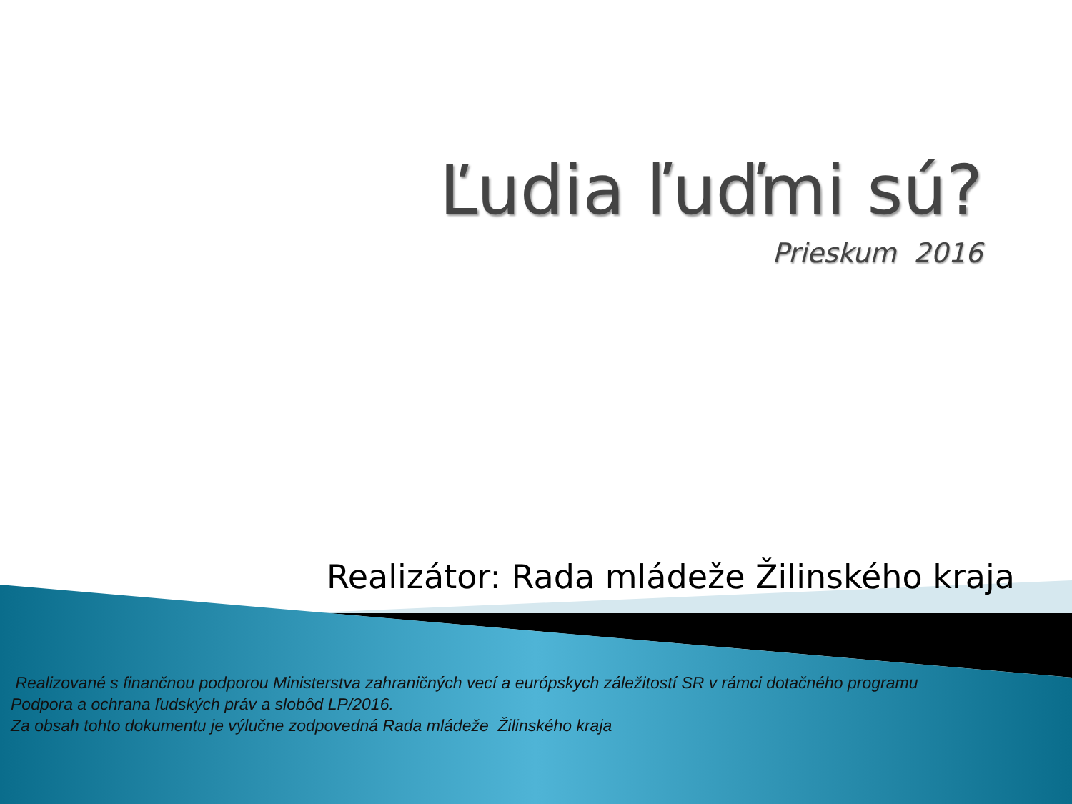Ľudia ľuďmi sú?
Prieskum 2016
Realizátor: Rada mládeže Žilinského kraja
Realizované s finančnou podporou Ministerstva zahraničných vecí a európskych záležitostí SR v rámci dotačného programu
Podpora a ochrana ľudských práv a slobôd LP/2016.
Za obsah tohto dokumentu je výlučne zodpovedná Rada mládeže Žilinského kraja